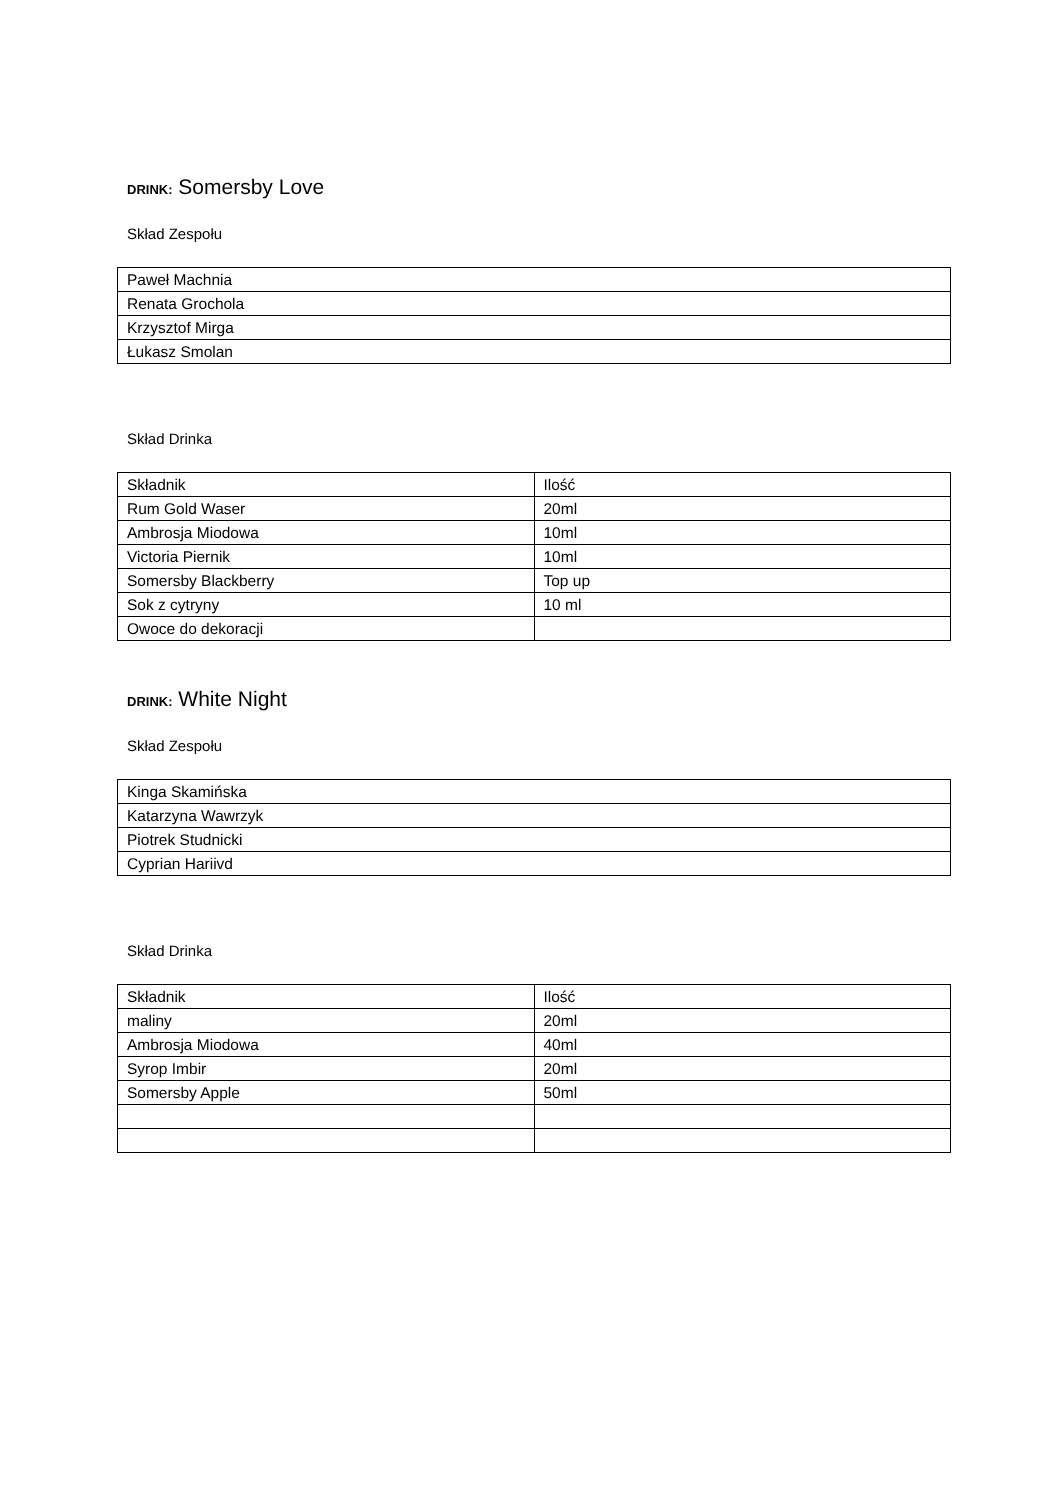DRINK: Somersby Love
Skład Zespołu
| Paweł Machnia |
| Renata Grochola |
| Krzysztof Mirga |
| Łukasz Smolan |
Skład Drinka
| Składnik | Ilość |
| Rum Gold Waser | 20ml |
| Ambrosja Miodowa | 10ml |
| Victoria Piernik | 10ml |
| Somersby Blackberry | Top up |
| Sok z cytryny | 10 ml |
| Owoce do dekoracji | |
DRINK: White Night
Skład Zespołu
| Kinga Skamińska |
| Katarzyna Wawrzyk |
| Piotrek Studnicki |
| Cyprian Hariivd |
Skład Drinka
| Składnik | Ilość |
| maliny | 20ml |
| Ambrosja Miodowa | 40ml |
| Syrop Imbir | 20ml |
| Somersby Apple | 50ml |